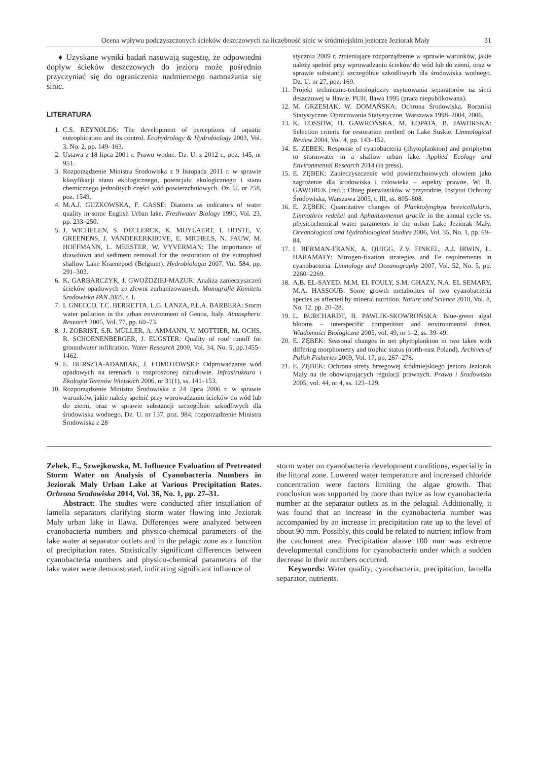Ocena wpływu podczyszczonych ścieków deszczowych na liczebność sinic w śródmiejskim jeziorze Jeziorak Mały 31
♦ Uzyskane wyniki badań nasuwają sugestię, że odpowiedni dopływ ścieków deszczowych do jeziora może pośrednio przyczyniać się do ograniczenia nadmiernego namnażania się sinic.
LITERATURA
1. C.S. REYNOLDS: The development of perceptions of aquatic eutrophication and its control. Ecohydrology & Hydrobiology 2003, Vol. 3, No. 2, pp. 149–163.
2. Ustawa z 18 lipca 2001 r. Prawo wodne. Dz. U. z 2012 r., poz. 145, nr 951.
3. Rozporządzenie Ministra Środowiska z 9 listopada 2011 r. w sprawie klasyfikacji stanu ekologicznego, potencjału ekologicznego i stanu chemicznego jednolitych części wód powierzchniowych. Dz. U. nr 258, poz. 1549.
4. M.A.J. GUZKOWSKA, F. GASSE: Diatoms as indicators of water quality in some English Urban lake. Freshwater Biology 1990, Vol. 23, pp. 233–250.
5. J. WICHELEN, S. DECLERCK, K. MUYLAERT, I. HOSTE, V. GREENENS, J. VANDEKERKHOVE, E. MICHELS, N. PAUW, M. HOFFMANN, L. MEESTER, W. VYVERMAN: The importance of drawdown and sediment removal for the restoration of the eutrophied shallow Lake Kraenepoel (Belgium). Hydrobiologia 2007, Vol. 584, pp. 291–303.
6. K. GARBARCZYK, J. GWOŹDZIEJ-MAZUR: Analiza zanieczyszczeń ścieków opadowych ze zlewni zurbanizowanych. Monografie Komitetu Środowiska PAN 2005, t. I.
7. I. GNECCO, T.C. BERRETTA, L.G. LANZA, P.L.A. BARBERA: Storm water pollution in the urban environment of Genoa, Italy. Atmospheric Research 2005, Vol. 77, pp. 60–73.
8. J. ZOBRIST, S.R. MÜLLER, A. AMMANN, V. MOTTIER, M. OCHS, R. SCHOENENBERGER, J. EUGSTER: Quality of roof runoff for groundwater infiltration. Water Research 2000, Vol. 34, No. 5, pp.1455–1462.
9. E. BURSZTA-ADAMIAK, J. ŁOMOTOWSKI: Odprowadzanie wód opadowych na terenach o rozproszonej zabudowie. Infrastruktura i Ekologia Terenów Wiejskich 2006, nr 31(1), ss. 141–153.
10. Rozporządzenie Ministra Środowiska z 24 lipca 2006 r. w sprawie warunków, jakie należy spełnić przy wprowadzaniu ścieków do wód lub do ziemi, oraz w sprawie substancji szczególnie szkodliwych dla środowiska wodnego. Dz. U. nr 137, poz. 984; rozporządzenie Ministra Środowiska z 28
stycznia 2009 r. zmieniające rozporządzenie w sprawie warunków, jakie należy spełnić przy wprowadzaniu ścieków do wód lub do ziemi, oraz w sprawie substancji szczególnie szkodliwych dla środowiska wodnego. Dz. U. nr 27, poz. 169.
11. Projekt techniczno-technologiczny usytuowania separatorów na sieci deszczowej w Iławie. PUH, Iława 1995 (praca niepublikowana).
12. M. GRZESIAK, W. DOMAŃSKA: Ochrona Środowiska. Roczniki Statystyczne. Opracowania Statystyczne, Warszawa 1998–2004, 2006.
13. K. LOSSOW, H. GAWROŃSKA, M. ŁOPATA, B. JAWORSKA: Selection criteria for restoration method on Lake Suskie. Limnological Review 2004, Vol. 4, pp. 143–152.
14. E. ZĘBEK: Response of cyanobacteria (phytoplankton) and periphyton to stormwater in a shallow urban lake. Applied Ecology and Environmental Research 2014 (in press).
15. E. ZĘBEK: Zanieczyszczenie wód powierzchniowych ołowiem jako zagrożenie dla środowiska i człowieka – aspekty prawne. W: B. GAWOREK [red.]: Obieg pierwiastków w przyrodzie, Instytut Ochrony Środowiska, Warszawa 2005, t. III, ss. 805–808.
16. E. ZĘBEK: Quantitative changes of Planktolyngbya brevicellularis, Limnothrix redekei and Aphanizomenon gracile in the annual cycle vs. physicochemical water parameters in the urban Lake Jeziorak Mały. Oceanological and Hydrobiological Studies 2006, Vol. 35, No. 1, pp. 69–84.
17. I. BERMAN-FRANK, A. QUIGG, Z.V. FINKEL, A.J. IRWIN, L. HARAMATY: Nitrogen-fixation strategies and Fe requirements in cyanobacteria. Limnology and Oceanography 2007, Vol. 52, No. 5, pp. 2260–2269.
18. A.B. EL-SAYED, M.M. EL FOULY, S.M. GHAZY, N.A. EL SEMARY, M.A. HASSOUB: Some growth metabolites of two cyanobacteria species as affected by mineral nutrition. Nature and Science 2010, Vol. 8, No. 12, pp. 20–28.
19. L. BURCHARDT, B. PAWLIK-SKOWROŃSKA: Blue-green algal blooms – interspecific competition and environmental threat. Wiadomości Biologiczne 2005, vol. 49, nr 1–2, ss. 39–49.
20. E. ZĘBEK: Seasonal changes in net phytoplankton in two lakes with differing morphometry and trophic status (north-east Poland). Archives of Polish Fisheries 2009, Vol. 17, pp. 267–278.
21. E. ZĘBEK: Ochrona strefy brzegowej śródmiejskiego jeziora Jeziorak Mały na tle obowiązujących regulacji prawnych. Prawo i Środowisko 2005, vol. 44, nr 4, ss. 123–129.
Zebek, E., Szwejkowska, M. Influence Evaluation of Pretreated Storm Water on Analysis of Cyanobacteria Numbers in Jeziorak Maly Urban Lake at Various Precipitation Rates. Ochrona Srodowiska 2014, Vol. 36, No. 1, pp. 27–31.
Abstract: The studies were conducted after installation of lamella separators clarifying storm water flowing into Jeziorak Maly urban lake in Ilawa. Differences were analyzed between cyanobacteria numbers and physico-chemical parameters of the lake water at separator outlets and in the pelagic zone as a function of precipitation rates. Statistically significant differences between cyanobacteria numbers and physico-chemical parameters of the lake water were demonstrated, indicating significant influence of
storm water on cyanobacteria development conditions, especially in the littoral zone. Lowered water temperature and increased chloride concentration were factors limiting the algae growth. That conclusion was supported by more than twice as low cyanobacteria number at the separator outlets as in the pelagial. Additionally, it was found that an increase in the cyanobacteria number was accompanied by an increase in precipitation rate up to the level of about 90 mm. Possibly, this could be related to nutrient inflow from the catchment area. Precipitation above 100 mm was extreme developmental conditions for cyanobacteria under which a sudden decrease in their numbers occurred.
Keywords: Water quality, cyanobacteria, precipitation, lamella separator, nutrients.